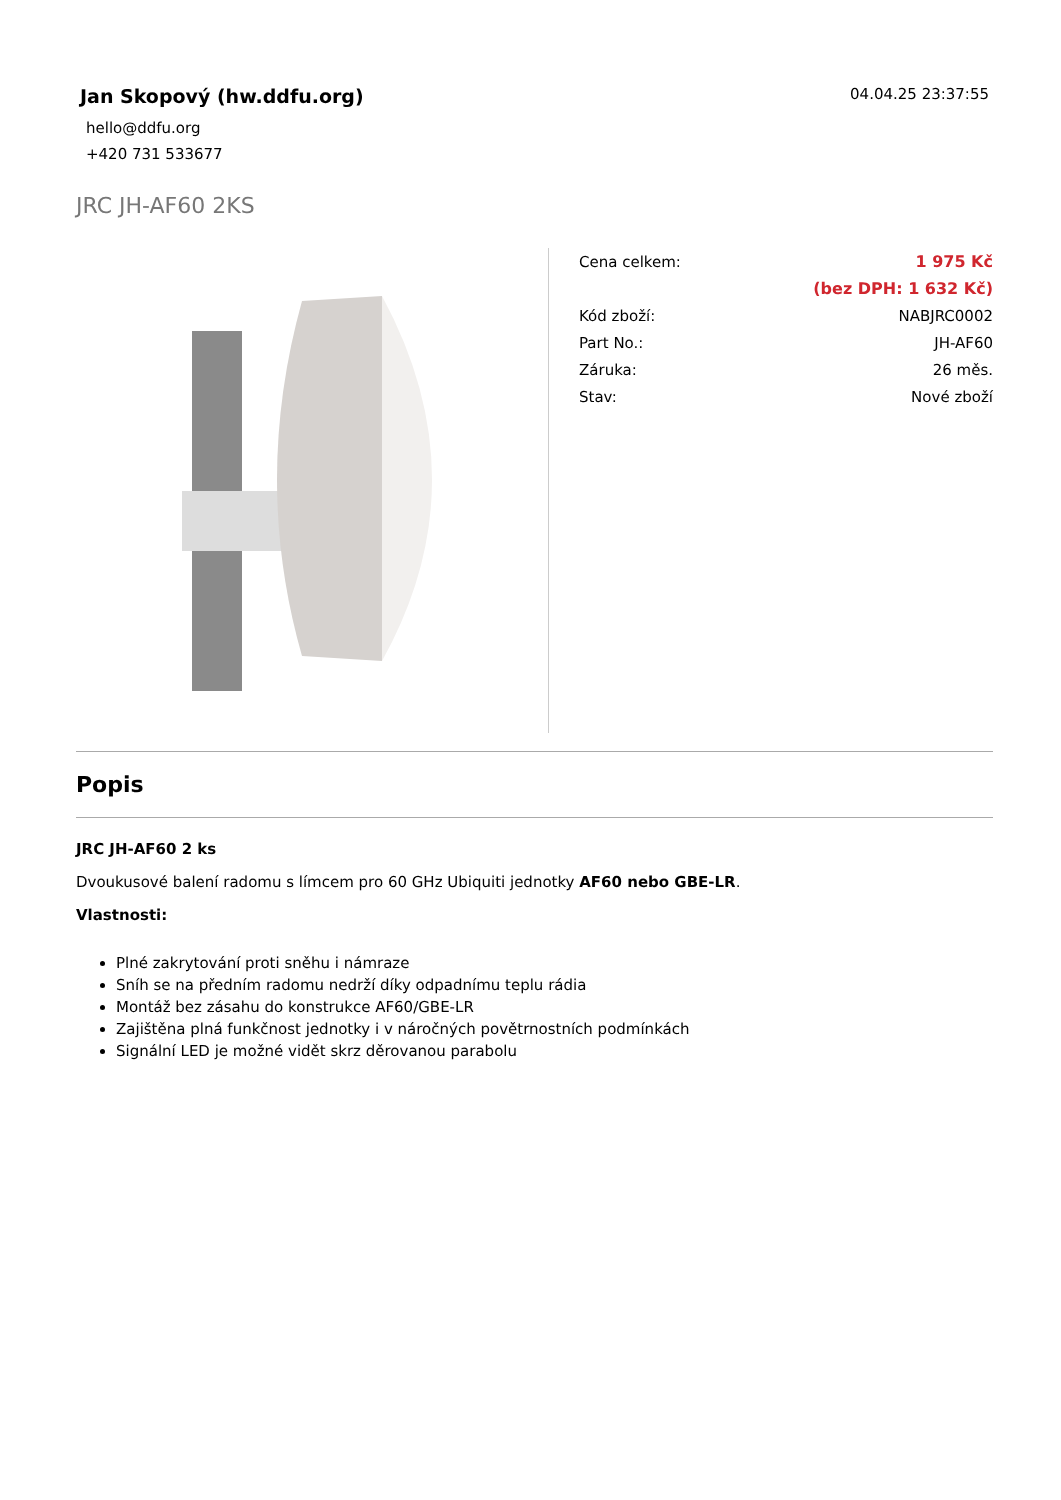Jan Skopový (hw.ddfu.org)
hello@ddfu.org
+420 731 533677
04.04.25 23:37:55
JRC JH-AF60 2KS
| Cena celkem: | 1 975 Kč |
| | (bez DPH: 1 632 Kč) |
| Kód zboží: | NABJRC0002 |
| Part No.: | JH-AF60 |
| Záruka: | 26 měs. |
| Stav: | Nové zboží |
Popis
JRC JH-AF60 2 ks
Dvoukusové balení radomu s límcem pro 60 GHz Ubiquiti jednotky AF60 nebo GBE-LR.
Vlastnosti:
Plné zakrytování proti sněhu i námraze
Sníh se na předním radomu nedrží díky odpadnímu teplu rádia
Montáž bez zásahu do konstrukce AF60/GBE-LR
Zajištěna plná funkčnost jednotky i v náročných povětrnostních podmínkách
Signální LED je možné vidět skrz děrovanou parabolu